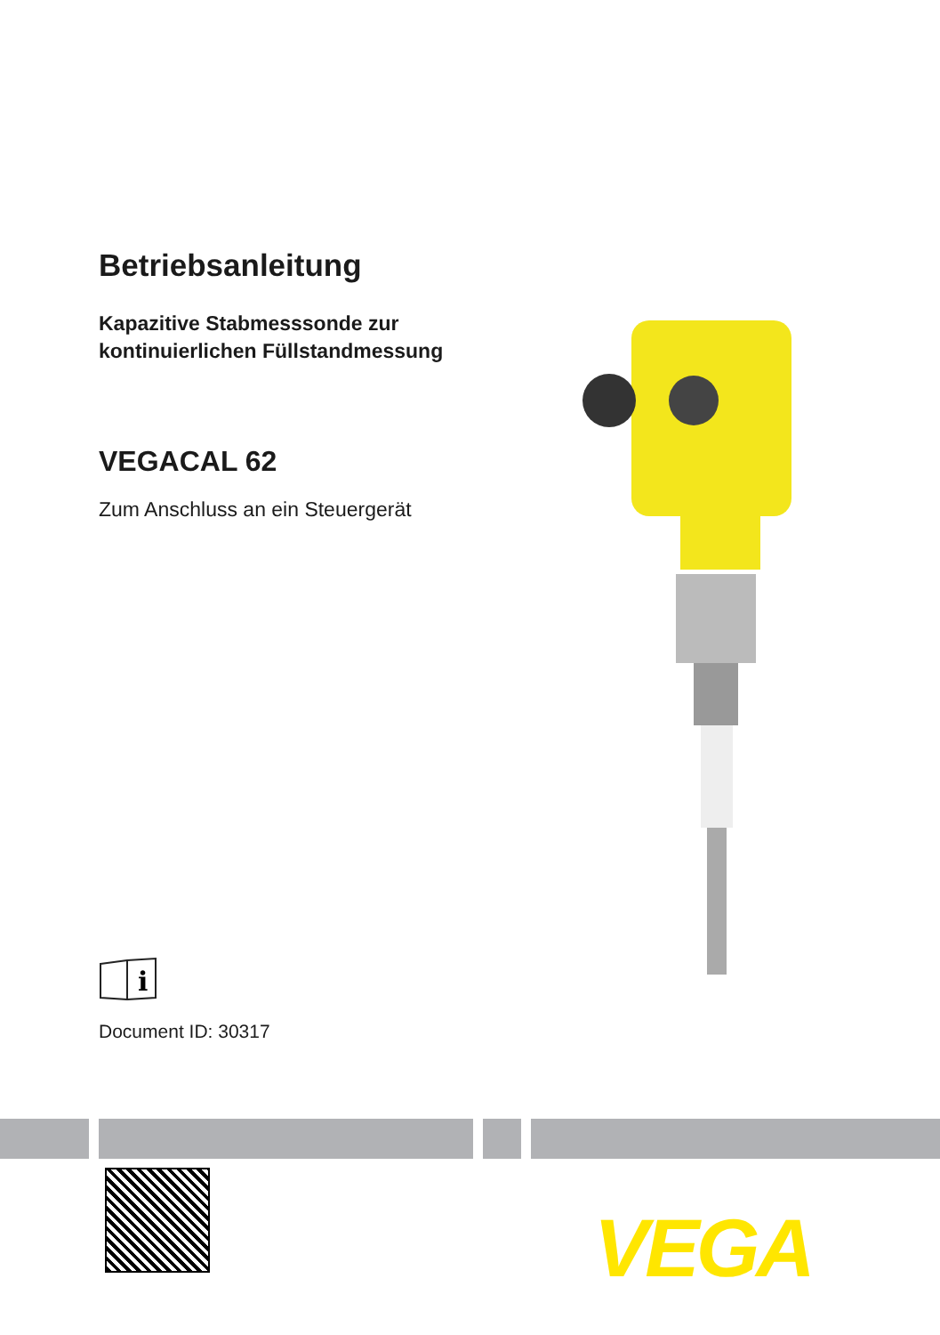Betriebsanleitung
Kapazitive Stabmesssonde zur
kontinuierlichen Füllstandmessung
VEGACAL 62
Zum Anschluss an ein Steuergerät
i
Document ID: 30317
VEGA